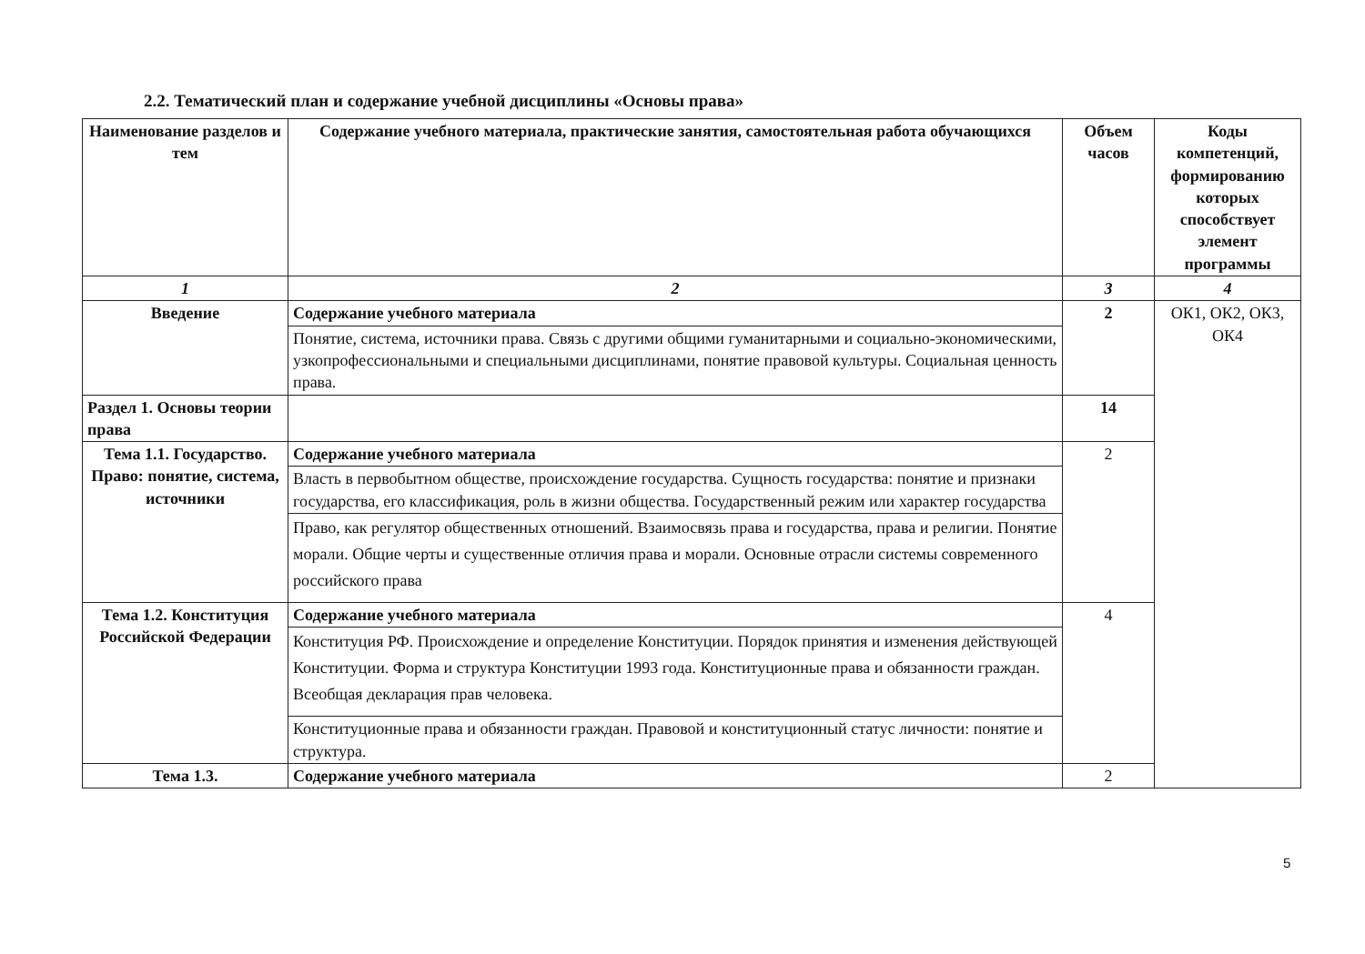2.2. Тематический план и содержание учебной дисциплины «Основы права»
| Наименование разделов и тем | Содержание учебного материала, практические занятия, самостоятельная работа обучающихся | Объем часов | Коды компетенций, формированию которых способствует элемент программы |
| --- | --- | --- | --- |
| 1 | 2 | 3 | 4 |
| Введение | Содержание учебного материала | 2 | ОК1, ОК2, ОК3, ОК4 |
| | Понятие, система, источники права. Связь с другими общими гуманитарными и социально-экономическими, узкопрофессиональными и специальными дисциплинами, понятие правовой культуры. Социальная ценность права. | | |
| Раздел 1. Основы теории права | | 14 | |
| Тема 1.1. Государство. Право: понятие, система, источники | Содержание учебного материала | 2 | |
| | Власть в первобытном обществе, происхождение государства. Сущность государства: понятие и признаки государства, его классификация, роль в жизни общества. Государственный режим или характер государства | | |
| | Право, как регулятор общественных отношений. Взаимосвязь права и государства, права и религии. Понятие морали. Общие черты и существенные отличия права и морали. Основные отрасли системы современного российского права | | |
| Тема 1.2. Конституция Российской Федерации | Содержание учебного материала | 4 | |
| | Конституция РФ. Происхождение и определение Конституции. Порядок принятия и изменения действующей Конституции. Форма и структура Конституции 1993 года. Конституционные права и обязанности граждан. Всеобщая декларация прав человека. | | |
| | Конституционные права и обязанности граждан. Правовой и конституционный статус личности: понятие и структура. | | |
| Тема 1.3. | Содержание учебного материала | 2 | |
5